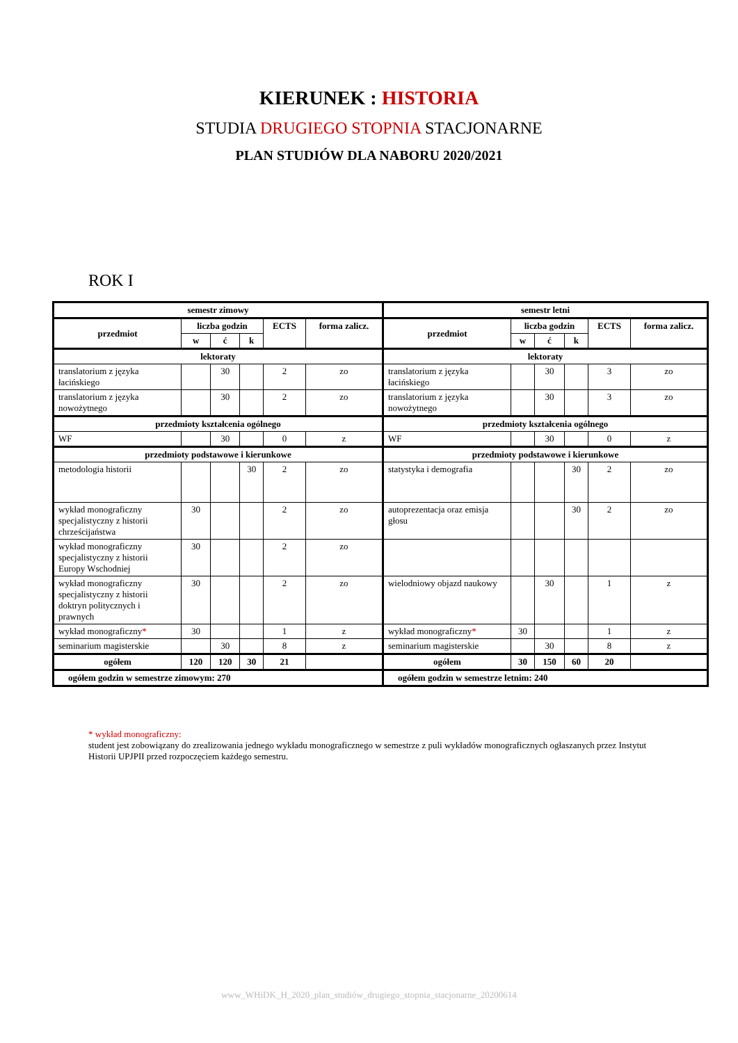KIERUNEK : HISTORIA
STUDIA DRUGIEGO STOPNIA STACJONARNE
PLAN STUDIÓW DLA NABORU 2020/2021
ROK I
| semestr zimowy | | | | | | semestr letni | | | | | |
| --- | --- | --- | --- | --- | --- | --- | --- | --- | --- | --- | --- |
| przedmiot | liczba godzin | | | ECTS | forma zalicz. | przedmiot | liczba godzin | | | ECTS | forma zalicz. |
| | w | ć | k | | | | w | ć | k | | |
| lektoraty | | | | | | lektoraty | | | | | |
| translatorium z języka łacińskiego | | 30 | | 2 | zo | translatorium z języka łacińskiego | | 30 | | 3 | zo |
| translatorium z języka nowożytnego | | 30 | | 2 | zo | translatorium z języka nowożytnego | | 30 | | 3 | zo |
| przedmioty kształcenia ogólnego | | | | | | przedmioty kształcenia ogólnego | | | | | |
| WF | | 30 | | 0 | z | WF | | 30 | | 0 | z |
| przedmioty podstawowe i kierunkowe | | | | | | przedmioty podstawowe i kierunkowe | | | | | |
| metodologia historii | | | 30 | 2 | zo | statystyka i demografia | | | 30 | 2 | zo |
| wykład monograficzny specjalistyczny z historii chrześcijaństwa | 30 | | | 2 | zo | autoprezentacja oraz emisja głosu | | | 30 | 2 | zo |
| wykład monograficzny specjalistyczny z historii Europy Wschodniej | 30 | | | 2 | zo | | | | | | |
| wykład monograficzny specjalistyczny z historii doktryn politycznych i prawnych | 30 | | | 2 | zo | wielodniowy objazd naukowy | | 30 | | 1 | z |
| wykład monograficzny * | 30 | | | 1 | z | wykład monograficzny * | 30 | | | 1 | z |
| seminarium magisterskie | | 30 | | 8 | z | seminarium magisterskie | | 30 | | 8 | z |
| ogółem | 120 | 120 | 30 | 21 | | ogółem | 30 | 150 | 60 | 20 | |
| ogółem godzin w semestrze zimowym: 270 | | | | | | ogółem godzin w semestrze letnim: 240 | | | | | |
* wykład monograficzny:
student jest zobowiązany do zrealizowania jednego wykładu monograficznego w semestrze z puli wykładów monograficznych ogłaszanych przez Instytut Historii UPJPII przed rozpoczęciem każdego semestru.
www_WHiDK_H_2020_plan_studiów_drugiego_stopnia_stacjonarne_20200614